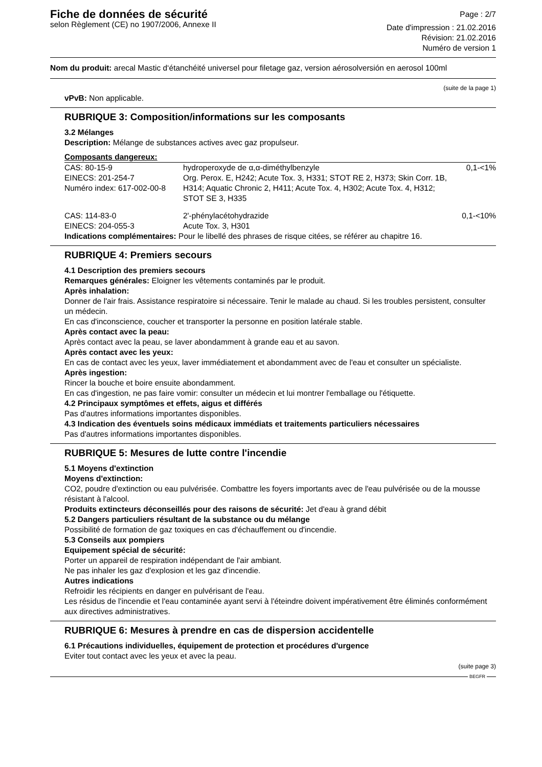Fiche de données de sécurité
selon Règlement (CE) no 1907/2006, Annexe II
Page : 2/7
Date d'impression : 21.02.2016
Révision: 21.02.2016
Numéro de version 1
Nom du produit: arecal Mastic d‘étanchéité universel pour filetage gaz, version aérosolversión en aerosol 100ml
(suite de la page 1)
vPvB: Non applicable.
RUBRIQUE 3: Composition/informations sur les composants
3.2 Mélanges
Description: Mélange de substances actives avec gaz propulseur.
Composants dangereux:
| CAS: 80-15-9 EINECS: 201-254-7 Numéro index: 617-002-00-8 | hydroperoxyde de α,α-diméthylbenzyle Org. Perox. E, H242; Acute Tox. 3, H331; STOT RE 2, H373; Skin Corr. 1B, H314; Aquatic Chronic 2, H411; Acute Tox. 4, H302; Acute Tox. 4, H312; STOT SE 3, H335 | 0,1-<1% |
| CAS: 114-83-0 EINECS: 204-055-3 | 2'-phénylacétohydrazide Acute Tox. 3, H301 | 0,1-<10% |
Indications complémentaires: Pour le libellé des phrases de risque citées, se référer au chapitre 16.
RUBRIQUE 4: Premiers secours
4.1 Description des premiers secours
Remarques générales: Eloigner les vêtements contaminés par le produit.
Après inhalation:
Donner de l'air frais. Assistance respiratoire si nécessaire. Tenir le malade au chaud. Si les troubles persistent, consulter un médecin.
En cas d'inconscience, coucher et transporter la personne en position latérale stable.
Après contact avec la peau:
Après contact avec la peau, se laver abondamment à grande eau et au savon.
Après contact avec les yeux:
En cas de contact avec les yeux, laver immédiatement et abondamment avec de l'eau et consulter un spécialiste.
Après ingestion:
Rincer la bouche et boire ensuite abondamment.
En cas d'ingestion, ne pas faire vomir: consulter un médecin et lui montrer l'emballage ou l'étiquette.
4.2 Principaux symptômes et effets, aigus et différés
Pas d'autres informations importantes disponibles.
4.3 Indication des éventuels soins médicaux immédiats et traitements particuliers nécessaires
Pas d'autres informations importantes disponibles.
RUBRIQUE 5: Mesures de lutte contre l'incendie
5.1 Moyens d'extinction
Moyens d'extinction:
CO2, poudre d'extinction ou eau pulvérisée. Combattre les foyers importants avec de l'eau pulvérisée ou de la mousse résistant à l'alcool.
Produits extincteurs déconseillés pour des raisons de sécurité: Jet d'eau à grand débit
5.2 Dangers particuliers résultant de la substance ou du mélange
Possibilité de formation de gaz toxiques en cas d'échauffement ou d'incendie.
5.3 Conseils aux pompiers
Equipement spécial de sécurité:
Porter un appareil de respiration indépendant de l'air ambiant.
Ne pas inhaler les gaz d'explosion et les gaz d'incendie.
Autres indications
Refroidir les récipients en danger en pulvérisant de l'eau.
Les résidus de l'incendie et l'eau contaminée ayant servi à l'éteindre doivent impérativement être éliminés conformément aux directives administratives.
RUBRIQUE 6: Mesures à prendre en cas de dispersion accidentelle
6.1 Précautions individuelles, équipement de protection et procédures d'urgence
Eviter tout contact avec les yeux et avec la peau.
(suite page 3)
BEGFR